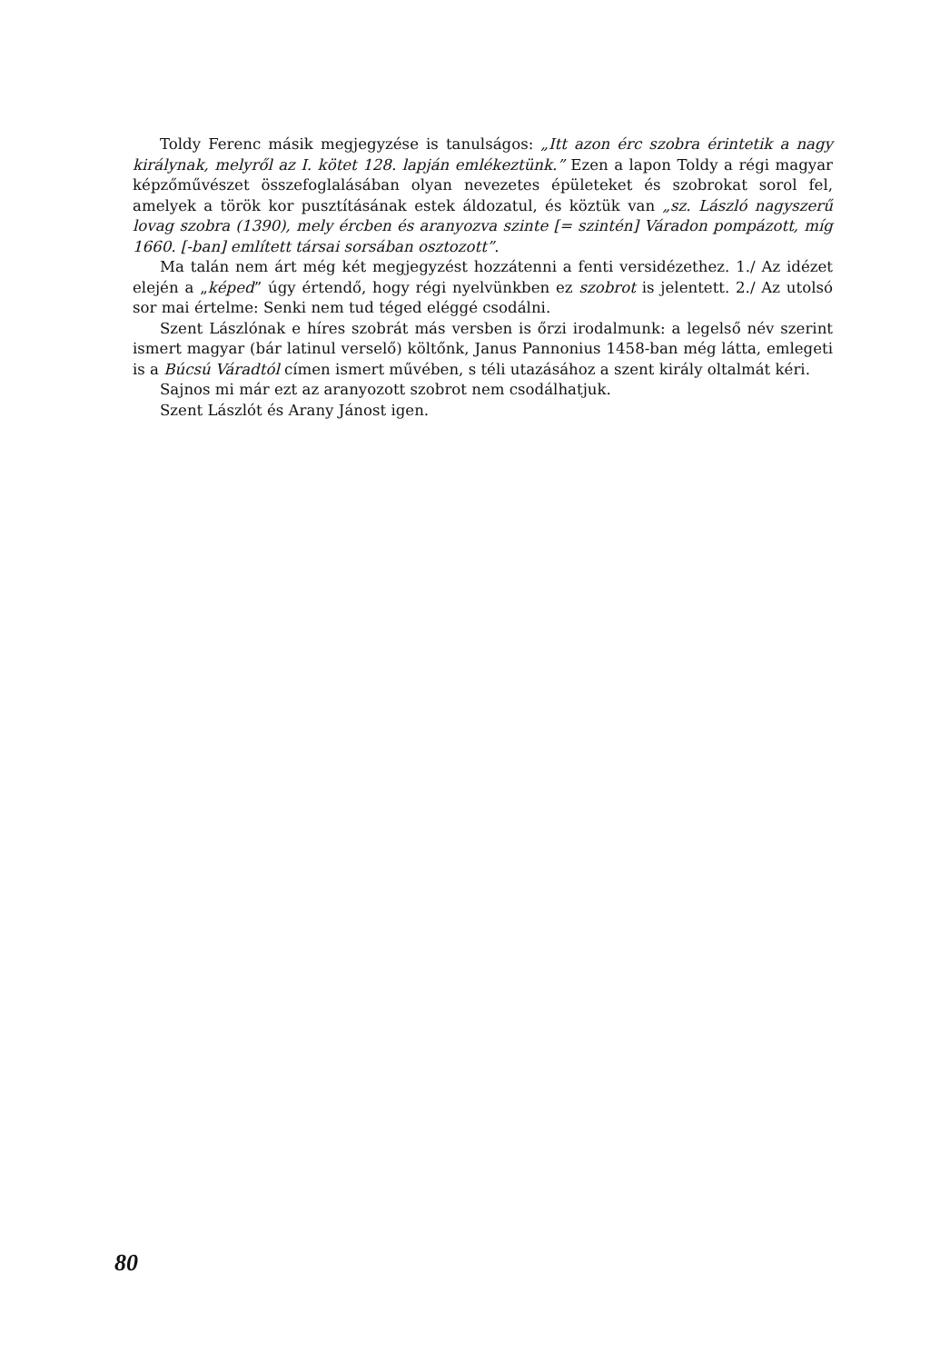Toldy Ferenc másik megjegyzése is tanulságos: „Itt azon érc szobra érintetik a nagy királynak, melyről az I. kötet 128. lapján emlékeztünk.” Ezen a lapon Toldy a régi magyar képzőművészet összefoglalásában olyan nevezetes épületeket és szobrokat sorol fel, amelyek a török kor pusztításának estek áldozatul, és köztük van „sz. László nagyszerű lovag szobra (1390), mely ércben és aranyozva szinte [= szintén] Váradon pompázott, míg 1660. [-ban] említett társai sorsában osztozott”.
Ma talán nem árt még két megjegyzést hozzátenni a fenti versidézethez. 1./ Az idézet elején a „képed” úgy értendő, hogy régi nyelvünkben ez szobrot is jelentett. 2./ Az utolsó sor mai értelme: Senki nem tud téged eléggé csodálni.
Szent Lászlónak e híres szobrát más versben is őrzi irodalmunk: a legelső név szerint ismert magyar (bár latinul verselő) költőnk, Janus Pannonius 1458-ban még látta, emlegeti is a Búcsú Váradtól címen ismert művében, s téli utazásához a szent király oltalmát kéri.
Sajnos mi már ezt az aranyozott szobrot nem csodálhatjuk.
Szent Lászlót és Arany Jánost igen.
80